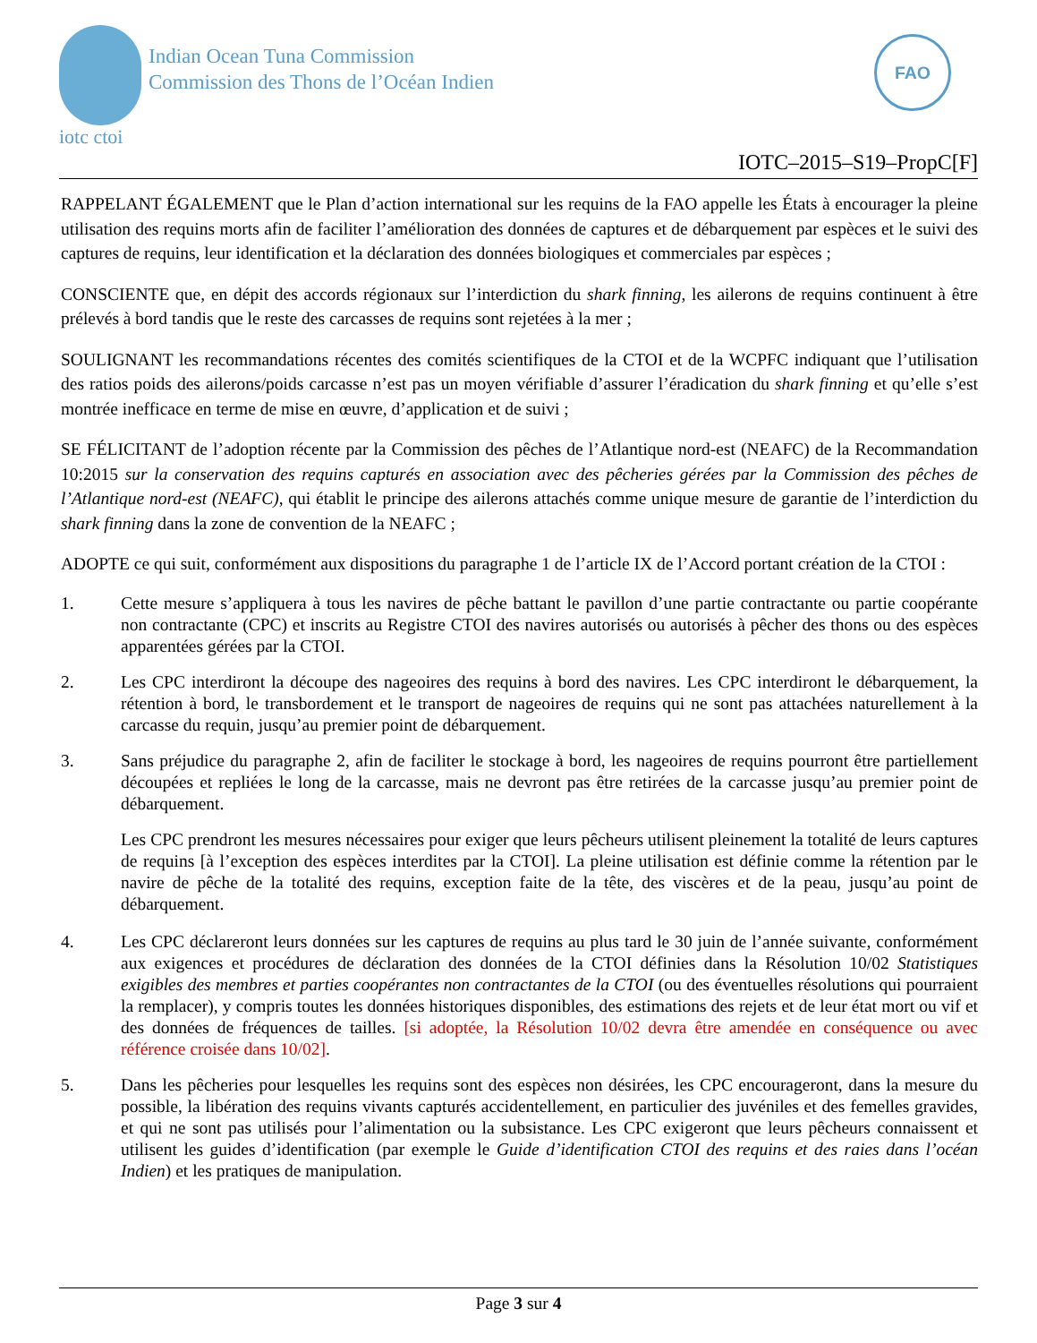iotc ctoi
Indian Ocean Tuna Commission
Commission des Thons de l’Océan Indien
FAO
IOTC–2015–S19–PropC[F]
RAPPELANT ÉGALEMENT que le Plan d’action international sur les requins de la FAO appelle les États à encourager la pleine utilisation des requins morts afin de faciliter l’amélioration des données de captures et de débarquement par espèces et le suivi des captures de requins, leur identification et la déclaration des données biologiques et commerciales par espèces ;
CONSCIENTE que, en dépit des accords régionaux sur l’interdiction du shark finning, les ailerons de requins continuent à être prélevés à bord tandis que le reste des carcasses de requins sont rejetées à la mer ;
SOULIGNANT les recommandations récentes des comités scientifiques de la CTOI et de la WCPFC indiquant que l’utilisation des ratios poids des ailerons/poids carcasse n’est pas un moyen vérifiable d’assurer l’éradication du shark finning et qu’elle s’est montrée inefficace en terme de mise en œuvre, d’application et de suivi ;
SE FÉLICITANT de l’adoption récente par la Commission des pêches de l’Atlantique nord-est (NEAFC) de la Recommandation 10:2015 sur la conservation des requins capturés en association avec des pêcheries gérées par la Commission des pêches de l’Atlantique nord-est (NEAFC), qui établit le principe des ailerons attachés comme unique mesure de garantie de l’interdiction du shark finning dans la zone de convention de la NEAFC ;
ADOPTE ce qui suit, conformément aux dispositions du paragraphe 1 de l’article IX de l’Accord portant création de la CTOI :
1. Cette mesure s’appliquera à tous les navires de pêche battant le pavillon d’une partie contractante ou partie coopérante non contractante (CPC) et inscrits au Registre CTOI des navires autorisés ou autorisés à pêcher des thons ou des espèces apparentées gérées par la CTOI.
2. Les CPC interdiront la découpe des nageoires des requins à bord des navires. Les CPC interdiront le débarquement, la rétention à bord, le transbordement et le transport de nageoires de requins qui ne sont pas attachées naturellement à la carcasse du requin, jusqu’au premier point de débarquement.
3. Sans préjudice du paragraphe 2, afin de faciliter le stockage à bord, les nageoires de requins pourront être partiellement découpées et repliées le long de la carcasse, mais ne devront pas être retirées de la carcasse jusqu’au premier point de débarquement.
Les CPC prendront les mesures nécessaires pour exiger que leurs pêcheurs utilisent pleinement la totalité de leurs captures de requins [à l’exception des espèces interdites par la CTOI]. La pleine utilisation est définie comme la rétention par le navire de pêche de la totalité des requins, exception faite de la tête, des viscères et de la peau, jusqu’au point de débarquement.
4. Les CPC déclareront leurs données sur les captures de requins au plus tard le 30 juin de l’année suivante, conformément aux exigences et procédures de déclaration des données de la CTOI définies dans la Résolution 10/02 Statistiques exigibles des membres et parties coopérantes non contractantes de la CTOI (ou des éventuelles résolutions qui pourraient la remplacer), y compris toutes les données historiques disponibles, des estimations des rejets et de leur état mort ou vif et des données de fréquences de tailles. [si adoptée, la Résolution 10/02 devra être amendée en conséquence ou avec référence croisée dans 10/02].
5. Dans les pêcheries pour lesquelles les requins sont des espèces non désirées, les CPC encourageront, dans la mesure du possible, la libération des requins vivants capturés accidentellement, en particulier des juvéniles et des femelles gravides, et qui ne sont pas utilisés pour l’alimentation ou la subsistance. Les CPC exigeront que leurs pêcheurs connaissent et utilisent les guides d’identification (par exemple le Guide d’identification CTOI des requins et des raies dans l’océan Indien) et les pratiques de manipulation.
Page 3 sur 4